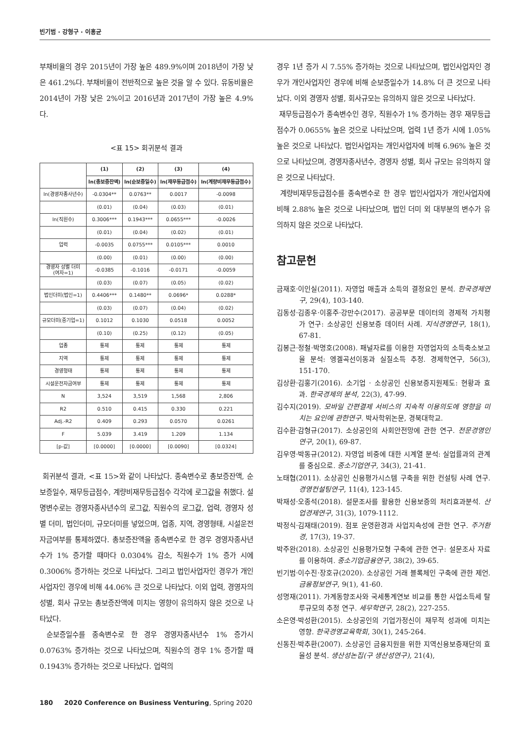빈기범 · 강형구 · 이홍균
부채비율의 경우 2015년이 가장 높은 489.9%이며 2018년이 가장 낮은 461.2%다. 부채비율이 전반적으로 높은 것을 알 수 있다. 유동비율은 2014년이 가장 낮은 2%이고 2016년과 2017년이 가장 높은 4.9%다.
<표 15> 회귀분석 결과
| | (1) | (2) | (3) | (4) |
| --- | --- | --- | --- | --- |
| | ln(총보증잔액) | ln(순보증일수) | ln(재무등급점수) | ln(계량비재무등급점수) |
| ln(경영자종사년수) | -0.0304** | 0.0763** | 0.0017 | -0.0098 |
| | (0.01) | (0.04) | (0.03) | (0.01) |
| ln(직원수) | 0.3006*** | 0.1943*** | 0.0655*** | -0.0026 |
| | (0.01) | (0.04) | (0.02) | (0.01) |
| 업력 | -0.0035 | 0.0755*** | 0.0105*** | 0.0010 |
| | (0.00) | (0.01) | (0.00) | (0.00) |
| 경영자 성별 더미 (여자=1) | -0.0385 | -0.1016 | -0.0171 | -0.0059 |
| | (0.03) | (0.07) | (0.05) | (0.02) |
| 법인더미(법인=1) | 0.4406*** | 0.1480** | 0.0696* | 0.0288* |
| | (0.03) | (0.07) | (0.04) | (0.02) |
| 규모더미(중기업=1) | 0.1012 | 0.1030 | 0.0518 | 0.0052 |
| | (0.10) | (0.25) | (0.12) | (0.05) |
| 업종 | 통제 | 통제 | 통제 | 통제 |
| 지역 | 통제 | 통제 | 통제 | 통제 |
| 경영형태 | 통제 | 통제 | 통제 | 통제 |
| 시설운전자금여부 | 통제 | 통제 | 통제 | 통제 |
| N | 3,524 | 3,519 | 1,568 | 2,806 |
| R2 | 0.510 | 0.415 | 0.330 | 0.221 |
| Adj.-R2 | 0.409 | 0.293 | 0.0570 | 0.0261 |
| F | 5.039 | 3.419 | 1.209 | 1.134 |
| [p-값] | [0.0000] | [0.0000] | [0.0090] | [0.0324] |
회귀분석 결과, <표 15>와 같이 나타났다. 종속변수로 총보증잔액, 순보증일수, 재무등급점수, 계량비재무등급점수 각각에 로그값을 취했다. 설명변수로는 경영자종사년수의 로그값, 직원수의 로그값, 업력, 경영자 성별 더미, 법인더미, 규모더미를 넣었으며, 업종, 지역, 경영형태, 시설운전자금여부를 통제하였다. 총보증잔액을 종속변수로 한 경우 경영자종사년수가 1% 증가할 때마다 0.0304% 감소, 직원수가 1% 증가 시에 0.3006% 증가하는 것으로 나타났다. 그리고 법인사업자인 경우가 개인사업자인 경우에 비해 44.06% 큰 것으로 나타났다. 이외 업력, 경영자의 성별, 회사 규모는 총보증잔액에 미치는 영향이 유의하지 않은 것으로 나타났다.
순보증일수를 종속변수로 한 경우 경영자종사년수 1% 증가시 0.0763% 증가하는 것으로 나타났으며, 직원수의 경우 1% 증가할 때 0.1943% 증가하는 것으로 나타났다. 업력의
경우 1년 증가 시 7.55% 증가하는 것으로 나타났으며, 법인사업자인 경우가 개인사업자인 경우에 비해 순보증일수가 14.8% 더 큰 것으로 나타났다. 이외 경영자 성별, 회사규모는 유의하지 않은 것으로 나타났다.
재무등급점수가 종속변수인 경우, 직원수가 1% 증가하는 경우 재무등급점수가 0.0655% 높은 것으로 나타났으며, 업력 1년 증가 시에 1.05% 높은 것으로 나타났다. 법인사업자는 개인사업자에 비해 6.96% 높은 것으로 나타났으며, 경영자종사년수, 경영자 성별, 회사 규모는 유의하지 않은 것으로 나타났다.
계량비재무등급점수를 종속변수로 한 경우 법인사업자가 개인사업자에 비해 2.88% 높은 것으로 나타났으며, 법인 더미 외 대부분의 변수가 유의하지 않은 것으로 나타났다.
참고문헌
금재호·이인실(2011). 자영업 매출과 소득의 결정요인 분석. 한국경제연구, 29(4), 103-140.
김동성·김종우·이홍주·강만수(2017). 공공부문 데이터의 경제적 가치평가 연구: 소상공인 신용보증 데이터 사례. 지식경영연구, 18(1), 67-81.
김봉근·정철·박명호(2008). 패널자료를 이용한 자영업자의 소득축소보고율 분석: 엥겔곡선이동과 실질소득 추정. 경제학연구, 56(3), 151-170.
김상환·김홍기(2016). 소기업 · 소상공인 신용보증지원제도: 현황과 효과. 한국경제의 분석, 22(3), 47-99.
김수지(2019). 모바일 간편결제 서비스의 지속적 이용의도에 영향을 미치는 요인에 관한연구. 박사학위논문, 경북대학교.
김수환·감형규(2017). 소상공인의 사회안전망에 관한 연구. 전문경영인연구, 20(1), 69-87.
김우영·박동규(2012). 자영업 비중에 대한 시계열 분석: 실업률과의 관계를 중심으로. 중소기업연구, 34(3), 21-41.
노태협(2011). 소상공인 신용평가시스템 구축을 위한 컨설팅 사례 연구. 경영컨설팅연구, 11(4), 123-145.
박재성·오종석(2018). 설문조사를 활용한 신용보증의 처리효과분석. 산업경제연구, 31(3), 1079-1112.
박정식·김재태(2019). 점포 운영환경과 사업지속성에 관한 연구. 주거환경, 17(3), 19-37.
박주완(2018). 소상공인 신용평가모형 구축에 관한 연구: 설문조사 자료를 이용하여. 중소기업금융연구, 38(2), 39-65.
빈기범·이수진·장호규(2020). 소상공인 거래 블록체인 구축에 관한 제언. 금융정보연구, 9(1), 41-60.
성명재(2011). 가계동향조사와 국세통계연보 비교를 통한 사업소득세 탈루규모의 추정 연구. 세무학연구, 28(2), 227-255.
소은영·박성환(2015). 소상공인의 기업가정신이 재무적 성과에 미치는 영향. 한국경영교육학회, 30(1), 245-264.
신동진·박추환(2007). 소상공인 금융지원을 위한 지역신용보증재단의 효율성 분석. 생산성논집(구 생산성연구), 21(4),
180 2020 Conference on Business Venturing, Spring 2020